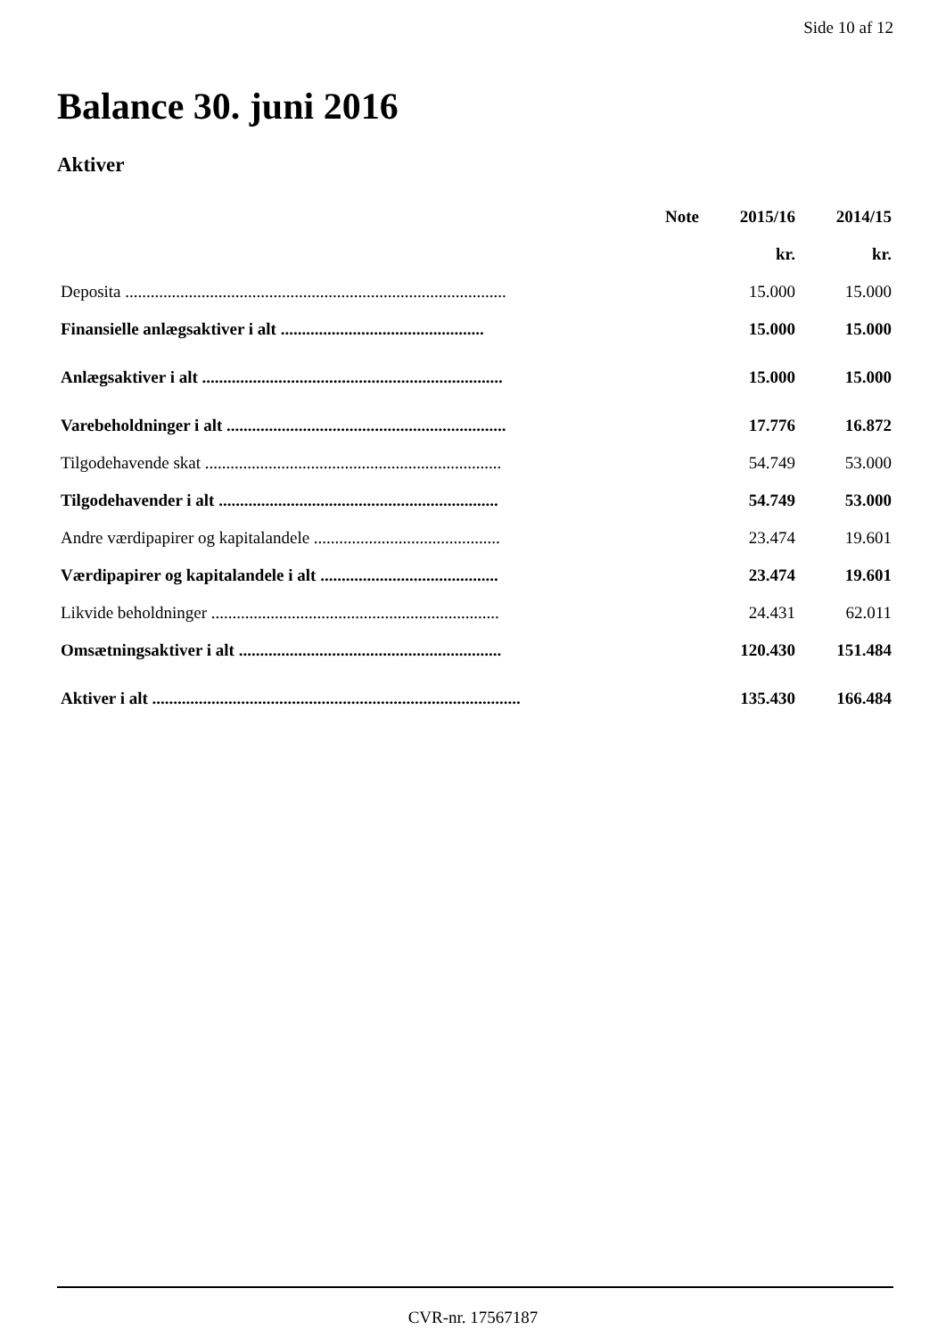Side 10 af 12
Balance 30. juni 2016
Aktiver
| | Note | 2015/16 | 2014/15 |
| --- | --- | --- | --- |
| | | kr. | kr. |
| Deposita .......................................................................................... | | 15.000 | 15.000 |
| Finansielle anlægsaktiver i alt ................................................ | | 15.000 | 15.000 |
| Anlægsaktiver i alt ....................................................................... | | 15.000 | 15.000 |
| Varebeholdninger i alt .................................................................. | | 17.776 | 16.872 |
| Tilgodehavende skat ...................................................................... | | 54.749 | 53.000 |
| Tilgodehavender i alt .................................................................. | | 54.749 | 53.000 |
| Andre værdipapirer og kapitalandele ............................................ | | 23.474 | 19.601 |
| Værdipapirer og kapitalandele i alt .......................................... | | 23.474 | 19.601 |
| Likvide beholdninger .................................................................... | | 24.431 | 62.011 |
| Omsætningsaktiver i alt .............................................................. | | 120.430 | 151.484 |
| Aktiver i alt ....................................................................................... | | 135.430 | 166.484 |
CVR-nr. 17567187